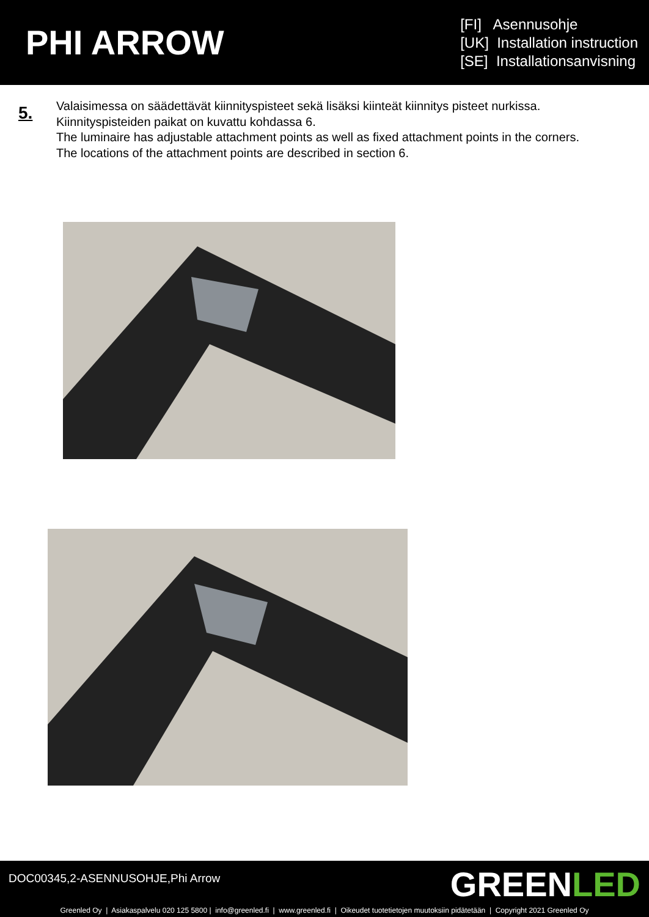PHI ARROW
[FI] Asennusohje
[UK] Installation instruction
[SE] Installationsanvisning
5.
Valaisimessa on säädettävät kiinnityspisteet sekä lisäksi kiinteät kiinnitys pisteet nurkissa.
Kiinnityspisteiden paikat on kuvattu kohdassa 6.
The luminaire has adjustable attachment points as well as fixed attachment points in the corners.
The locations of the attachment points are described in section 6.
DOC00345,2-ASENNUSOHJE,Phi Arrow
GREENLED
Greenled Oy | Asiakaspalvelu 020 125 5800 | info@greenled.fi | www.greenled.fi | Oikeudet tuotetietojen muutoksiin pidätetään | Copyright 2021 Greenled Oy